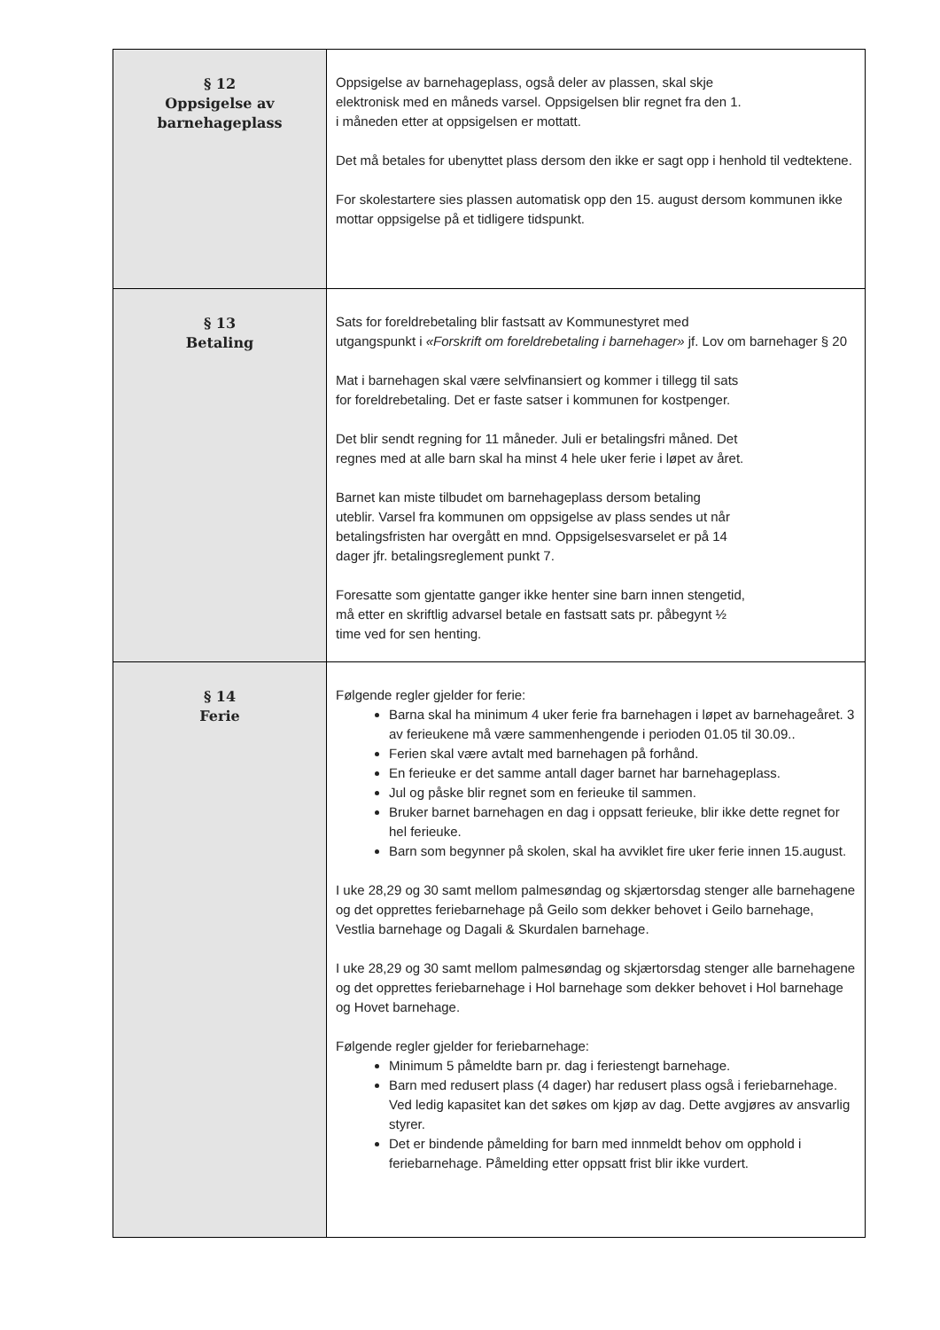| § 12 Oppsigelse av barnehageplass | Oppsigelse av barnehageplass, også deler av plassen, skal skje elektronisk med en måneds varsel. Oppsigelsen blir regnet fra den 1. i måneden etter at oppsigelsen er mottatt. Det må betales for ubenyttet plass dersom den ikke er sagt opp i henhold til vedtektene. For skolestartere sies plassen automatisk opp den 15. august dersom kommunen ikke mottar oppsigelse på et tidligere tidspunkt. |
| § 13 Betaling | Sats for foreldrebetaling blir fastsatt av Kommunestyret med utgangspunkt i «Forskrift om foreldrebetaling i barnehager» jf. Lov om barnehager § 20 Mat i barnehagen skal være selvfinansiert og kommer i tillegg til sats for foreldrebetaling. Det er faste satser i kommunen for kostpenger. Det blir sendt regning for 11 måneder. Juli er betalingsfri måned. Det regnes med at alle barn skal ha minst 4 hele uker ferie i løpet av året. Barnet kan miste tilbudet om barnehageplass dersom betaling uteblir. Varsel fra kommunen om oppsigelse av plass sendes ut når betalingsfristen har overgått en mnd. Oppsigelsesvarselet er på 14 dager jfr. betalingsreglement punkt 7. Foresatte som gjentatte ganger ikke henter sine barn innen stengetid, må etter en skriftlig advarsel betale en fastsatt sats pr. påbegynt ½ time ved for sen henting. |
| § 14 Ferie | Følgende regler gjelder for ferie: Barna skal ha minimum 4 uker ferie fra barnehagen i løpet av barnehageåret. 3 av ferieukene må være sammenhengende i perioden 01.05 til 30.09.. Ferien skal være avtalt med barnehagen på forhånd. En ferieuke er det samme antall dager barnet har barnehageplass. Jul og påske blir regnet som en ferieuke til sammen. Bruker barnet barnehagen en dag i oppsatt ferieuke, blir ikke dette regnet for hel ferieuke. Barn som begynner på skolen, skal ha avviklet fire uker ferie innen 15.august. I uke 28,29 og 30 samt mellom palmesøndag og skjærtorsdag stenger alle barnehagene og det opprettes feriebarnehage på Geilo som dekker behovet i Geilo barnehage, Vestlia barnehage og Dagali & Skurdalen barnehage. I uke 28,29 og 30 samt mellom palmesøndag og skjærtorsdag stenger alle barnehagene og det opprettes feriebarnehage i Hol barnehage som dekker behovet i Hol barnehage og Hovet barnehage. Følgende regler gjelder for feriebarnehage: Minimum 5 påmeldte barn pr. dag i feriestengt barnehage. Barn med redusert plass (4 dager) har redusert plass også i feriebarnehage. Ved ledig kapasitet kan det søkes om kjøp av dag. Dette avgjøres av ansvarlig styrer. Det er bindende påmelding for barn med innmeldt behov om opphold i feriebarnehage. Påmelding etter oppsatt frist blir ikke vurdert. |